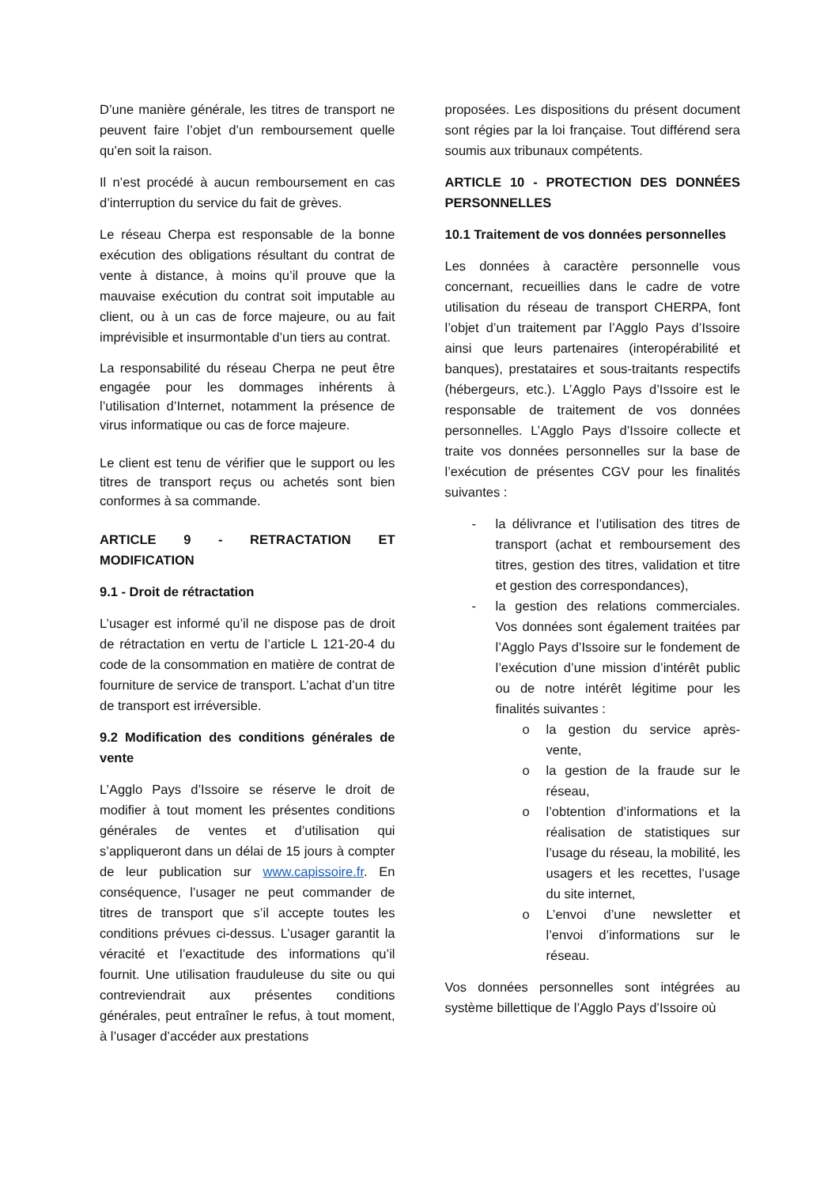D’une manière générale, les titres de transport ne peuvent faire l’objet d’un remboursement quelle qu’en soit la raison.
Il n’est procédé à aucun remboursement en cas d’interruption du service du fait de grèves.
Le réseau Cherpa est responsable de la bonne exécution des obligations résultant du contrat de vente à distance, à moins qu’il prouve que la mauvaise exécution du contrat soit imputable au client, ou à un cas de force majeure, ou au fait imprévisible et insurmontable d’un tiers au contrat.
La responsabilité du réseau Cherpa ne peut être engagée pour les dommages inhérents à l’utilisation d’Internet, notamment la présence de virus informatique ou cas de force majeure.
Le client est tenu de vérifier que le support ou les titres de transport reçus ou achetés sont bien conformes à sa commande.
ARTICLE 9 - RETRACTATION ET MODIFICATION
9.1 - Droit de rétractation
L’usager est informé qu’il ne dispose pas de droit de rétractation en vertu de l’article L 121-20-4 du code de la consommation en matière de contrat de fourniture de service de transport. L’achat d’un titre de transport est irréversible.
9.2 Modification des conditions générales de vente
L’Agglo Pays d’Issoire se réserve le droit de modifier à tout moment les présentes conditions générales de ventes et d’utilisation qui s’appliqueront dans un délai de 15 jours à compter de leur publication sur www.capissoire.fr. En conséquence, l’usager ne peut commander de titres de transport que s’il accepte toutes les conditions prévues ci-dessus. L’usager garantit la véracité et l’exactitude des informations qu’il fournit. Une utilisation frauduleuse du site ou qui contreviendrait aux présentes conditions générales, peut entraîner le refus, à tout moment, à l’usager d’accéder aux prestations
proposées. Les dispositions du présent document sont régies par la loi française. Tout différend sera soumis aux tribunaux compétents.
ARTICLE 10 - PROTECTION DES DONNÉES PERSONNELLES
10.1 Traitement de vos données personnelles
Les données à caractère personnelle vous concernant, recueillies dans le cadre de votre utilisation du réseau de transport CHERPA, font l’objet d’un traitement par l’Agglo Pays d’Issoire ainsi que leurs partenaires (interopérabilité et banques), prestataires et sous-traitants respectifs (hébergeurs, etc.). L’Agglo Pays d’Issoire est le responsable de traitement de vos données personnelles. L’Agglo Pays d’Issoire collecte et traite vos données personnelles sur la base de l’exécution de présentes CGV pour les finalités suivantes :
- la délivrance et l’utilisation des titres de transport (achat et remboursement des titres, gestion des titres, validation et titre et gestion des correspondances),
- la gestion des relations commerciales. Vos données sont également traitées par l’Agglo Pays d’Issoire sur le fondement de l’exécution d’une mission d’intérêt public ou de notre intérêt légitime pour les finalités suivantes :
o la gestion du service après-vente,
o la gestion de la fraude sur le réseau,
o l’obtention d’informations et la réalisation de statistiques sur l’usage du réseau, la mobilité, les usagers et les recettes, l’usage du site internet,
o L’envoi d’une newsletter et l’envoi d’informations sur le réseau.
Vos données personnelles sont intégrées au système billettique de l’Agglo Pays d’Issoire où